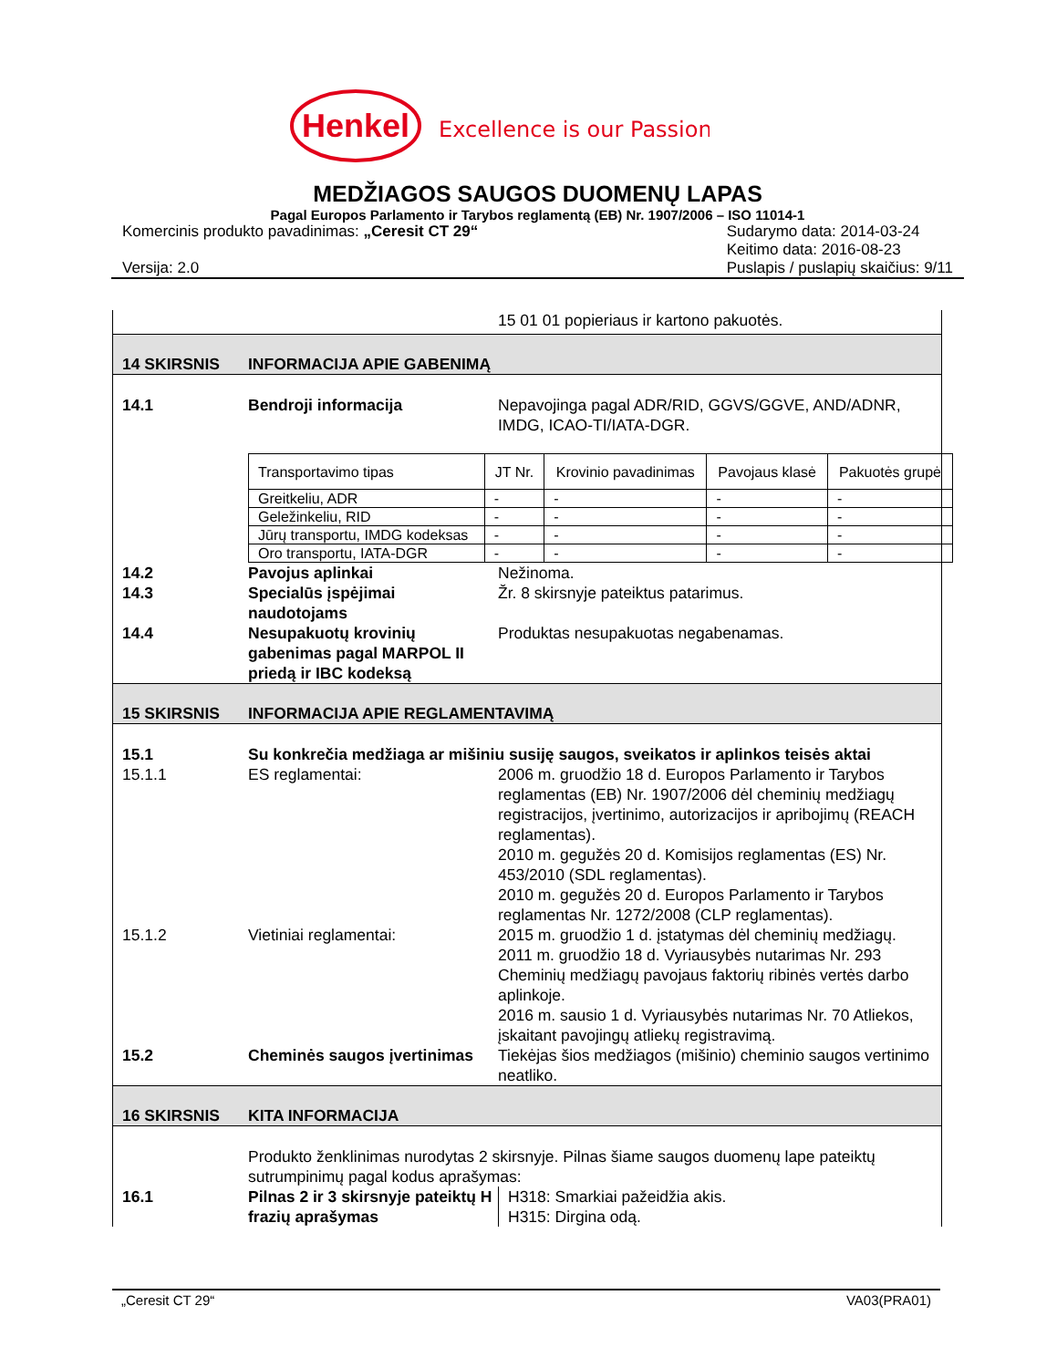Henkel
Excellence is our Passion
MEDŽIAGOS SAUGOS DUOMENŲ LAPAS
Pagal Europos Parlamento ir Tarybos reglamentą (EB) Nr. 1907/2006 – ISO 11014-1
Komercinis produkto pavadinimas: „Ceresit CT 29“
Versija: 2.0
Sudarymo data: 2014-03-24
Keitimo data: 2016-08-23
Puslapis / puslapių skaičius: 9/11
15 01 01 popieriaus ir kartono pakuotės.
14 SKIRSNIS
INFORMACIJA APIE GABENIMĄ
14.1
Bendroji informacija
Nepavojinga pagal ADR/RID, GGVS/GGVE, AND/ADNR, IMDG, ICAO-TI/IATA-DGR.
| Transportavimo tipas | JT Nr. | Krovinio pavadinimas | Pavojaus klasė | Pakuotės grupė |
| Greitkeliu, ADR | - | - | - | - |
| Geležinkeliu, RID | - | - | - | - |
| Jūrų transportu, IMDG kodeksas | - | - | - | - |
| Oro transportu, IATA-DGR | - | - | - | - |
14.2
Pavojus aplinkai
Nežinoma.
14.3
Specialūs įspėjimai naudotojams
Žr. 8 skirsnyje pateiktus patarimus.
14.4
Nesupakuotų krovinių gabenimas pagal MARPOL II priedą ir IBC kodeksą
Produktas nesupakuotas negabenamas.
15 SKIRSNIS
INFORMACIJA APIE REGLAMENTAVIMĄ
15.1
Su konkrečia medžiaga ar mišiniu susiję saugos, sveikatos ir aplinkos teisės aktai
15.1.1
ES reglamentai:
2006 m. gruodžio 18 d. Europos Parlamento ir Tarybos reglamentas (EB) Nr. 1907/2006 dėl cheminių medžiagų registracijos, įvertinimo, autorizacijos ir apribojimų (REACH reglamentas).
2010 m. gegužės 20 d. Komisijos reglamentas (ES) Nr. 453/2010 (SDL reglamentas).
2010 m. gegužės 20 d. Europos Parlamento ir Tarybos reglamentas Nr. 1272/2008 (CLP reglamentas).
15.1.2
Vietiniai reglamentai:
2015 m. gruodžio 1 d. įstatymas dėl cheminių medžiagų.
2011 m. gruodžio 18 d. Vyriausybės nutarimas Nr. 293 Cheminių medžiagų pavojaus faktorių ribinės vertės darbo aplinkoje.
2016 m. sausio 1 d. Vyriausybės nutarimas Nr. 70 Atliekos, įskaitant pavojingų atliekų registravimą.
15.2
Cheminės saugos įvertinimas
Tiekėjas šios medžiagos (mišinio) cheminio saugos vertinimo neatliko.
16 SKIRSNIS
KITA INFORMACIJA
Produkto ženklinimas nurodytas 2 skirsnyje. Pilnas šiame saugos duomenų lape pateiktų sutrumpinimų pagal kodus aprašymas:
16.1
Pilnas 2 ir 3 skirsnyje pateiktų H frazių aprašymas
H318: Smarkiai pažeidžia akis.
H315: Dirgina odą.
„Ceresit CT 29“VA03(PRA01)